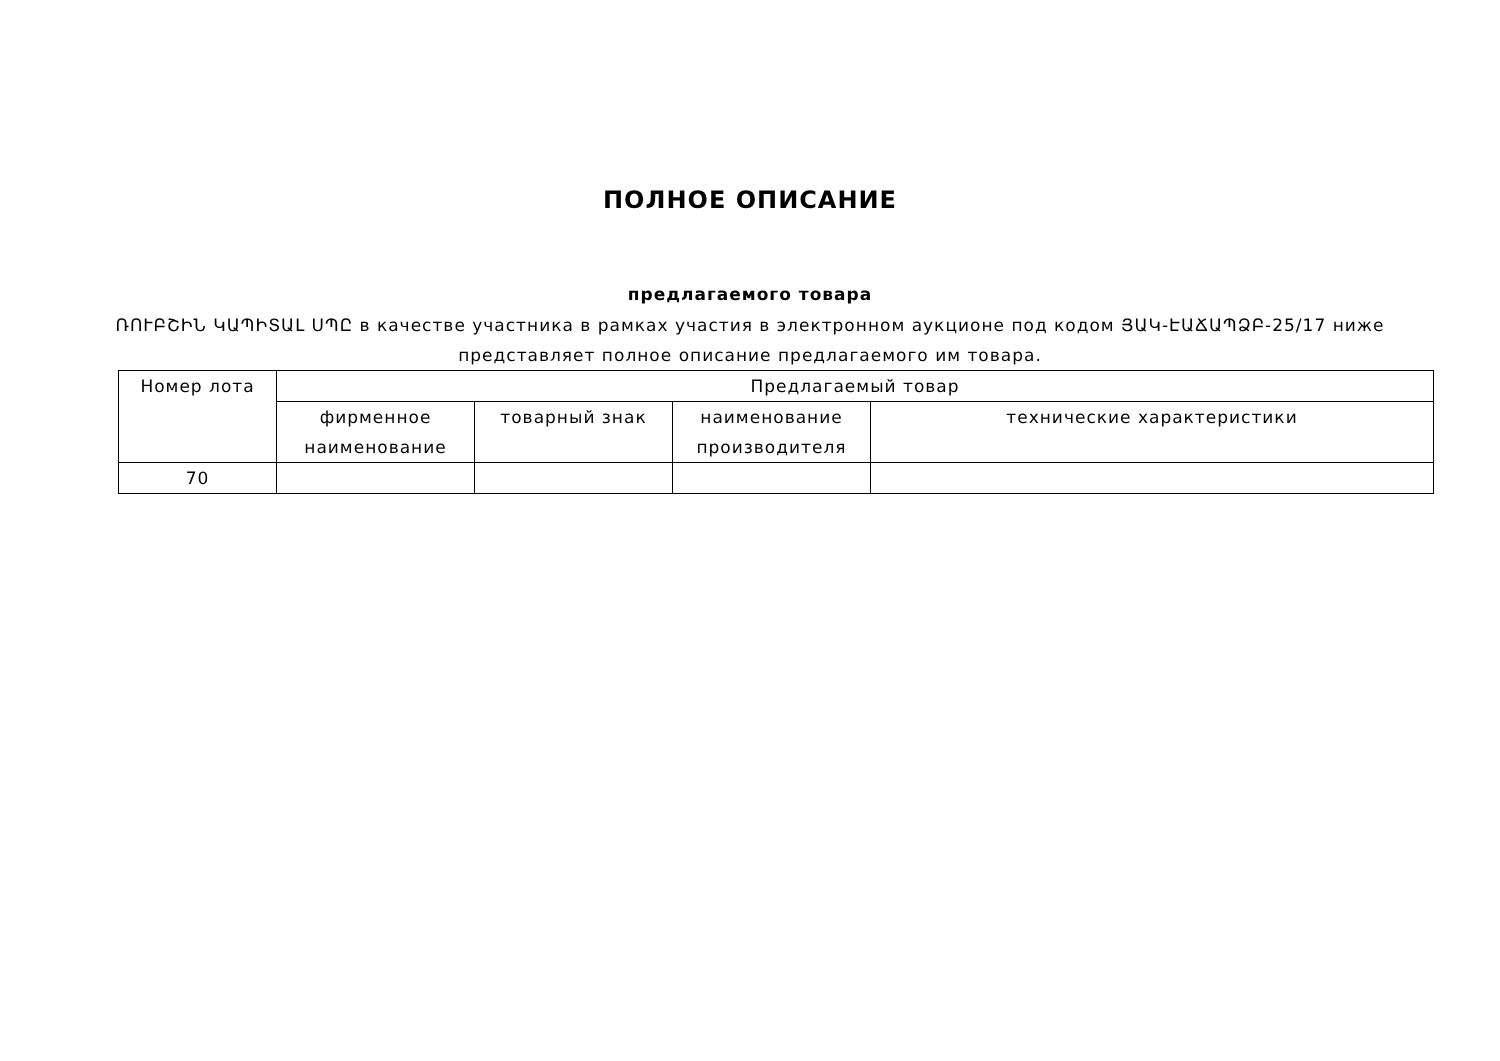ПОЛНОЕ ОПИСАНИЕ
предлагаемого товара
ՌՈՒԲՇԻՆ ԿԱՊԻՏԱԼ ՍՊԸ в качестве участника в рамках участия в электронном аукционе под кодом ՅԱԿ-ԷԱՃԱՊՁԲ-25/17 ниже представляет полное описание предлагаемого им товара.
| Номер лота | Предлагаемый товар | | | |
| --- | --- | --- | --- | --- |
| | фирменное наименование | товарный знак | наименование производителя | технические характеристики |
| 70 | | | | |